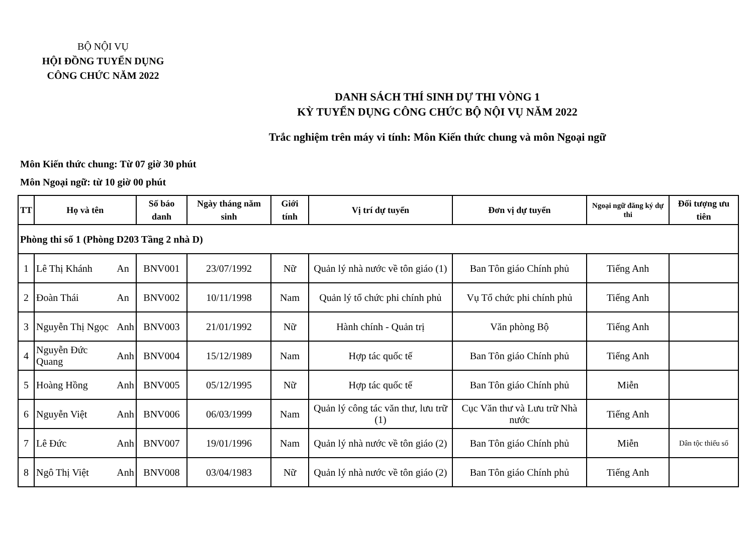BỘ NỘI VỤ
HỘI ĐỒNG TUYỂN DỤNG
CÔNG CHỨC NĂM 2022
DANH SÁCH THÍ SINH DỰ THI VÒNG 1
KỲ TUYỂN DỤNG CÔNG CHỨC BỘ NỘI VỤ NĂM 2022
Trắc nghiệm trên máy vi tính: Môn Kiến thức chung và môn Ngoại ngữ
Môn Kiến thức chung: Từ 07 giờ 30 phút
Môn Ngoại ngữ: từ 10 giờ 00 phút
| TT | Họ và tên | | Số báo danh | Ngày tháng năm sinh | Giới tính | Vị trí dự tuyển | Đơn vị dự tuyển | Ngoại ngữ đăng ký dự thi | Đối tượng ưu tiên |
| --- | --- | --- | --- | --- | --- | --- | --- | --- | --- |
| Phòng thi số 1 (Phòng D203 Tầng 2 nhà D) | | | | | | | | | |
| 1 | Lê Thị Khánh | An | BNV001 | 23/07/1992 | Nữ | Quản lý nhà nước về tôn giáo (1) | Ban Tôn giáo Chính phủ | Tiếng Anh | |
| 2 | Đoàn Thái | An | BNV002 | 10/11/1998 | Nam | Quản lý tổ chức phi chính phủ | Vụ Tổ chức phi chính phủ | Tiếng Anh | |
| 3 | Nguyễn Thị Ngọc | Anh | BNV003 | 21/01/1992 | Nữ | Hành chính - Quản trị | Văn phòng Bộ | Tiếng Anh | |
| 4 | Nguyễn Đức Quang | Anh | BNV004 | 15/12/1989 | Nam | Hợp tác quốc tế | Ban Tôn giáo Chính phủ | Tiếng Anh | |
| 5 | Hoàng Hồng | Anh | BNV005 | 05/12/1995 | Nữ | Hợp tác quốc tế | Ban Tôn giáo Chính phủ | Miễn | |
| 6 | Nguyễn Việt | Anh | BNV006 | 06/03/1999 | Nam | Quản lý công tác văn thư, lưu trữ (1) | Cục Văn thư và Lưu trữ Nhà nước | Tiếng Anh | |
| 7 | Lê Đức | Anh | BNV007 | 19/01/1996 | Nam | Quản lý nhà nước về tôn giáo (2) | Ban Tôn giáo Chính phủ | Miễn | Dân tộc thiểu số |
| 8 | Ngô Thị Việt | Anh | BNV008 | 03/04/1983 | Nữ | Quản lý nhà nước về tôn giáo (2) | Ban Tôn giáo Chính phủ | Tiếng Anh | |